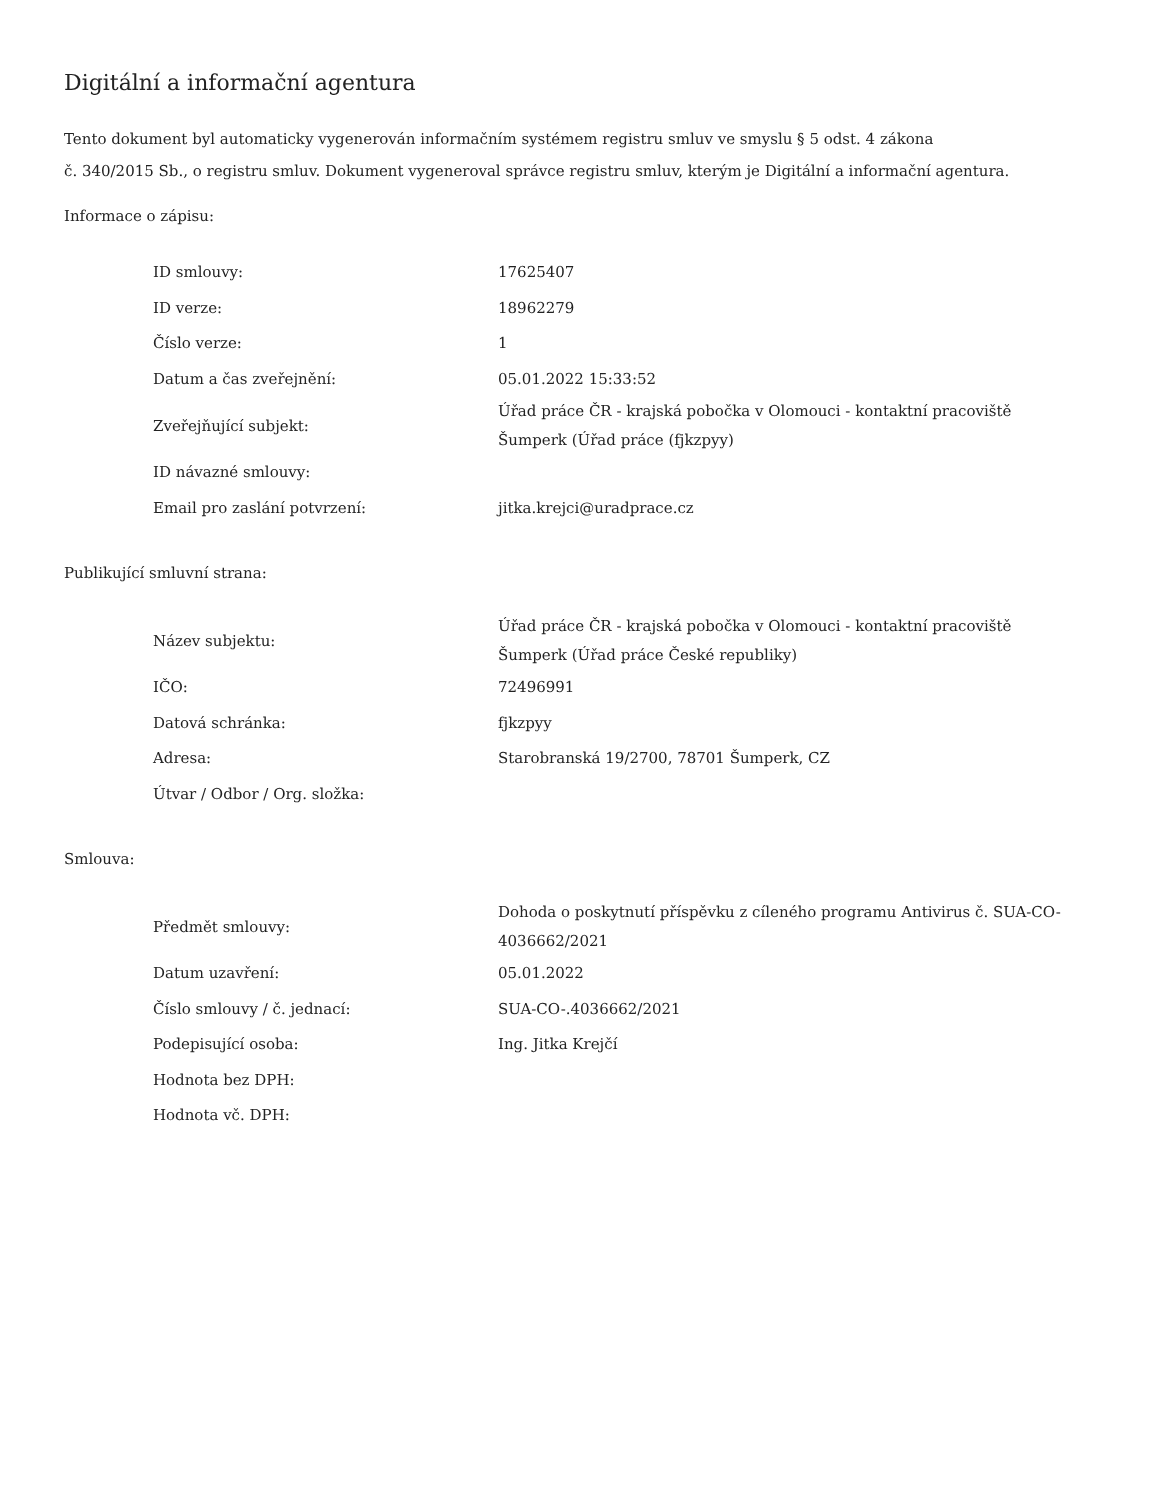Digitální a informační agentura
Tento dokument byl automaticky vygenerován informačním systémem registru smluv ve smyslu § 5 odst. 4 zákona
č. 340/2015 Sb., o registru smluv. Dokument vygeneroval správce registru smluv, kterým je Digitální a informační agentura.
Informace o zápisu:
| ID smlouvy: | 17625407 |
| ID verze: | 18962279 |
| Číslo verze: | 1 |
| Datum a čas zveřejnění: | 05.01.2022 15:33:52 |
| Zveřejňující subjekt: | Úřad práce ČR - krajská pobočka v Olomouci - kontaktní pracoviště Šumperk (Úřad práce (fjkzpyy) |
| ID návazné smlouvy: | |
| Email pro zaslání potvrzení: | jitka.krejci@uradprace.cz |
Publikující smluvní strana:
| Název subjektu: | Úřad práce ČR - krajská pobočka v Olomouci - kontaktní pracoviště Šumperk (Úřad práce České republiky) |
| IČO: | 72496991 |
| Datová schránka: | fjkzpyy |
| Adresa: | Starobranská 19/2700, 78701 Šumperk, CZ |
| Útvar / Odbor / Org. složka: | |
Smlouva:
| Předmět smlouvy: | Dohoda o poskytnutí příspěvku z cíleného programu Antivirus č. SUA-CO-4036662/2021 |
| Datum uzavření: | 05.01.2022 |
| Číslo smlouvy / č. jednací: | SUA-CO-.4036662/2021 |
| Podepisující osoba: | Ing. Jitka Krejčí |
| Hodnota bez DPH: | |
| Hodnota vč. DPH: | |